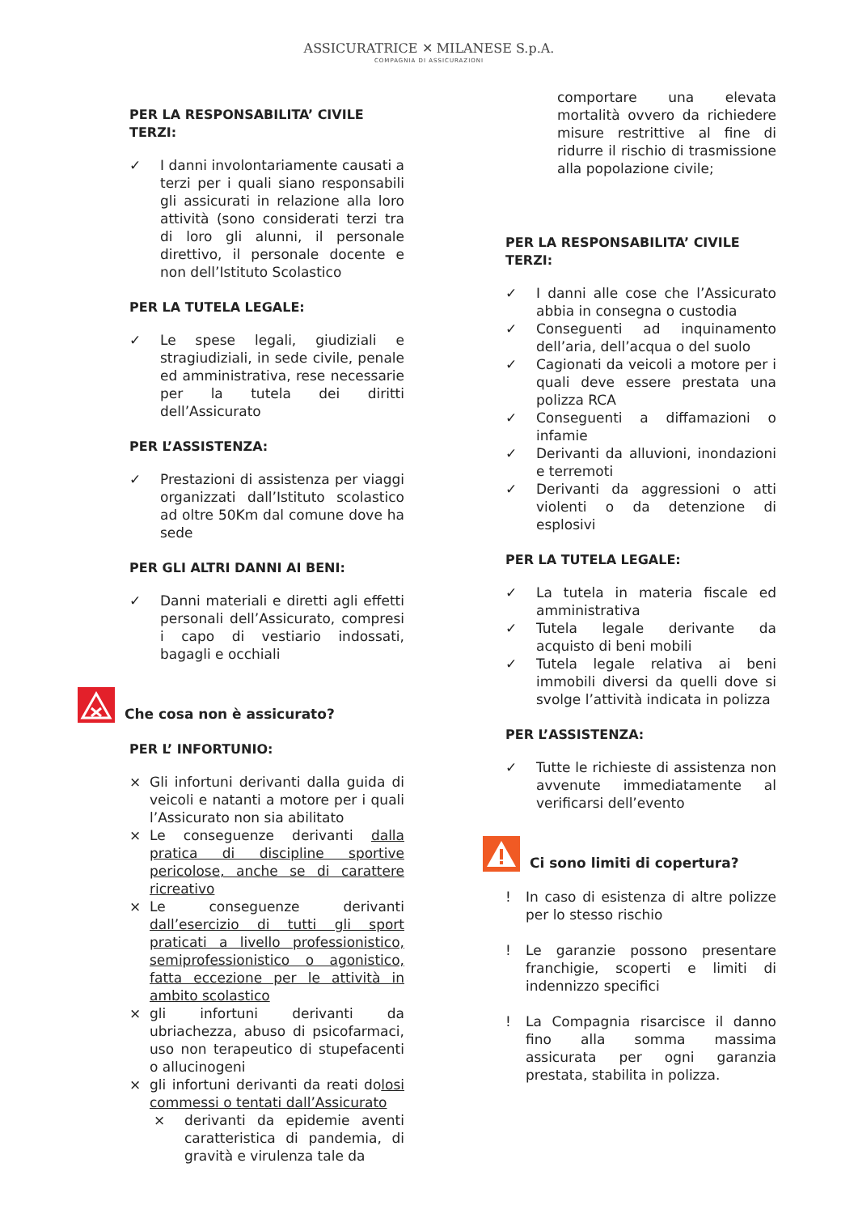ASSICURATRICE ✕ MILANESE S.p.A.
COMPAGNIA DI ASSICURAZIONI
PER LA RESPONSABILITA’ CIVILE TERZI:
✓ I danni involontariamente causati a terzi per i quali siano responsabili gli assicurati in relazione alla loro attività (sono considerati terzi tra di loro gli alunni, il personale direttivo, il personale docente e non dell’Istituto Scolastico
PER LA TUTELA LEGALE:
✓ Le spese legali, giudiziali e stragiudiziali, in sede civile, penale ed amministrativa, rese necessarie per la tutela dei diritti dell’Assicurato
PER L’ASSISTENZA:
✓ Prestazioni di assistenza per viaggi organizzati dall’Istituto scolastico ad oltre 50Km dal comune dove ha sede
PER GLI ALTRI DANNI AI BENI:
✓ Danni materiali e diretti agli effetti personali dell’Assicurato, compresi i capo di vestiario indossati, bagagli e occhiali
Che cosa non è assicurato?
PER L’ INFORTUNIO:
× Gli infortuni derivanti dalla guida di veicoli e natanti a motore per i quali l’Assicurato non sia abilitato
× Le conseguenze derivanti dalla pratica di discipline sportive pericolose, anche se di carattere ricreativo
× Le conseguenze derivanti dall’esercizio di tutti gli sport praticati a livello professionistico, semiprofessionistico o agonistico, fatta eccezione per le attività in ambito scolastico
× gli infortuni derivanti da ubriachezza, abuso di psicofarmaci, uso non terapeutico di stupefacenti o allucinogeni
× gli infortuni derivanti da reati dolosi commessi o tentati dall’Assicurato
× derivanti da epidemie aventi caratteristica di pandemia, di gravità e virulenza tale da
comportare una elevata mortalità ovvero da richiedere misure restrittive al fine di ridurre il rischio di trasmissione alla popolazione civile;
PER LA RESPONSABILITA’ CIVILE TERZI:
✓ I danni alle cose che l’Assicurato abbia in consegna o custodia
✓ Conseguenti ad inquinamento dell’aria, dell’acqua o del suolo
✓ Cagionati da veicoli a motore per i quali deve essere prestata una polizza RCA
✓ Conseguenti a diffamazioni o infamie
✓ Derivanti da alluvioni, inondazioni e terremoti
✓ Derivanti da aggressioni o atti violenti o da detenzione di esplosivi
PER LA TUTELA LEGALE:
✓ La tutela in materia fiscale ed amministrativa
✓ Tutela legale derivante da acquisto di beni mobili
✓ Tutela legale relativa ai beni immobili diversi da quelli dove si svolge l’attività indicata in polizza
PER L’ASSISTENZA:
✓ Tutte le richieste di assistenza non avvenute immediatamente al verificarsi dell’evento
Ci sono limiti di copertura?
! In caso di esistenza di altre polizze per lo stesso rischio
! Le garanzie possono presentare franchigie, scoperti e limiti di indennizzo specifici
! La Compagnia risarcisce il danno fino alla somma massima assicurata per ogni garanzia prestata, stabilita in polizza.